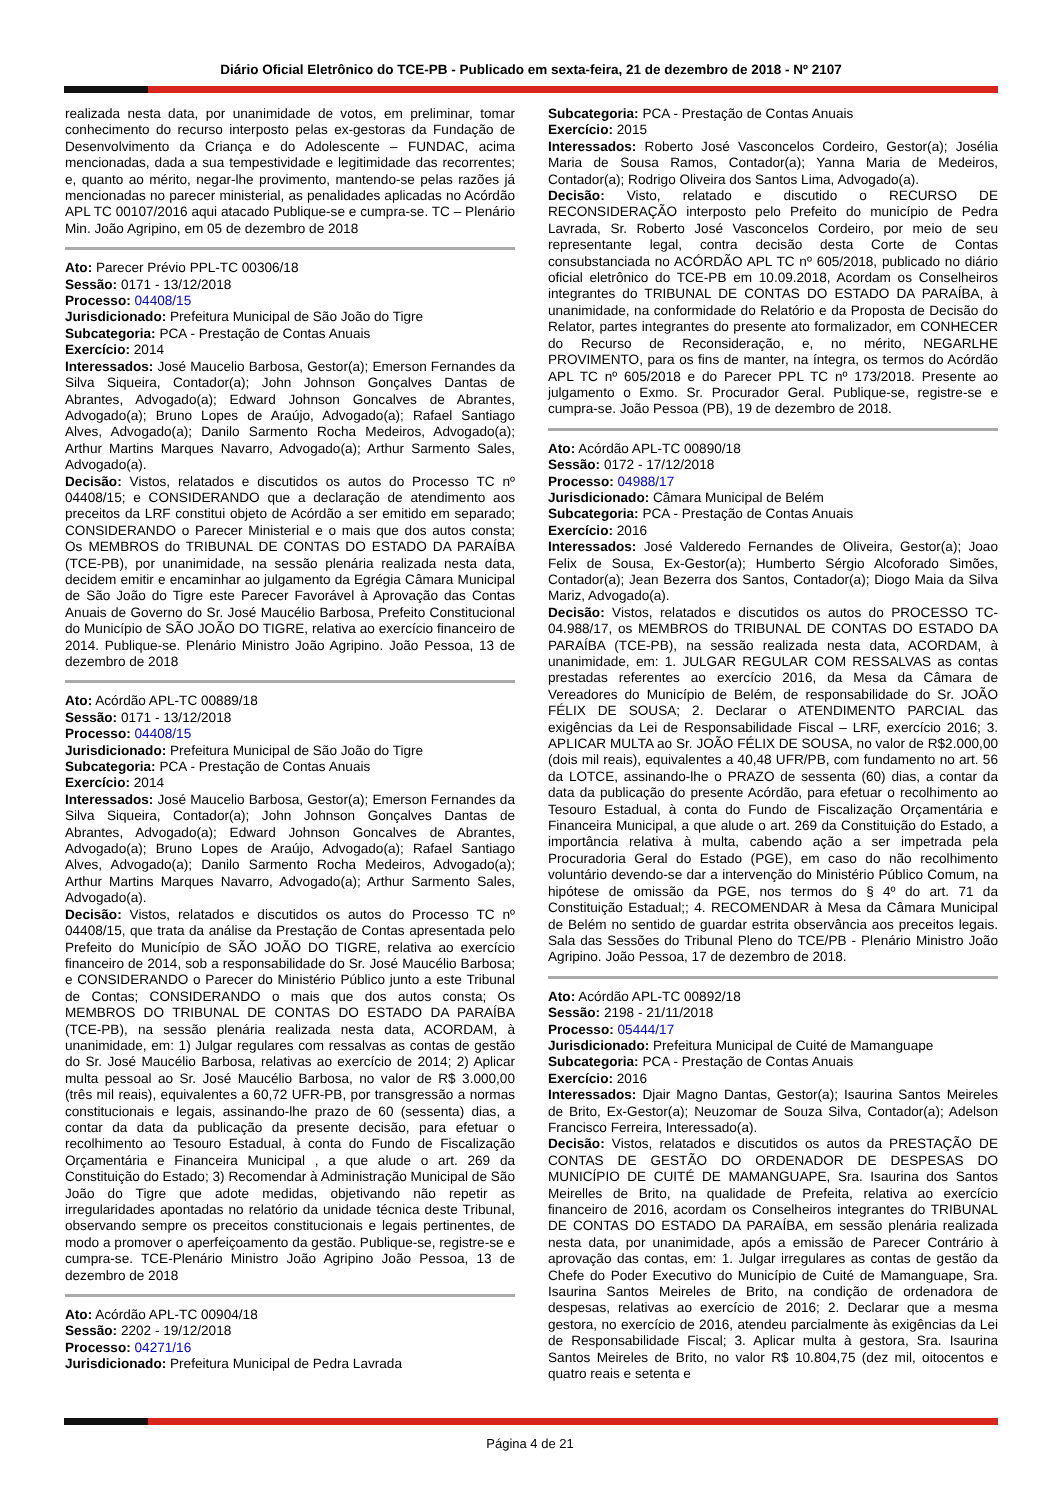Diário Oficial Eletrônico do TCE-PB - Publicado em sexta-feira, 21 de dezembro de 2018 - Nº 2107
realizada nesta data, por unanimidade de votos, em preliminar, tomar conhecimento do recurso interposto pelas ex-gestoras da Fundação de Desenvolvimento da Criança e do Adolescente – FUNDAC, acima mencionadas, dada a sua tempestividade e legitimidade das recorrentes; e, quanto ao mérito, negar-lhe provimento, mantendo-se pelas razões já mencionadas no parecer ministerial, as penalidades aplicadas no Acórdão APL TC 00107/2016 aqui atacado Publique-se e cumpra-se. TC – Plenário Min. João Agripino, em 05 de dezembro de 2018
Ato: Parecer Prévio PPL-TC 00306/18
Sessão: 0171 - 13/12/2018
Processo: 04408/15
Jurisdicionado: Prefeitura Municipal de São João do Tigre
Subcategoria: PCA - Prestação de Contas Anuais
Exercício: 2014
Interessados: José Maucelio Barbosa, Gestor(a); Emerson Fernandes da Silva Siqueira, Contador(a); John Johnson Gonçalves Dantas de Abrantes, Advogado(a); Edward Johnson Goncalves de Abrantes, Advogado(a); Bruno Lopes de Araújo, Advogado(a); Rafael Santiago Alves, Advogado(a); Danilo Sarmento Rocha Medeiros, Advogado(a); Arthur Martins Marques Navarro, Advogado(a); Arthur Sarmento Sales, Advogado(a).
Decisão: Vistos, relatados e discutidos os autos do Processo TC nº 04408/15; e CONSIDERANDO que a declaração de atendimento aos preceitos da LRF constitui objeto de Acórdão a ser emitido em separado; CONSIDERANDO o Parecer Ministerial e o mais que dos autos consta; Os MEMBROS do TRIBUNAL DE CONTAS DO ESTADO DA PARAÍBA (TCE-PB), por unanimidade, na sessão plenária realizada nesta data, decidem emitir e encaminhar ao julgamento da Egrégia Câmara Municipal de São João do Tigre este Parecer Favorável à Aprovação das Contas Anuais de Governo do Sr. José Maucélio Barbosa, Prefeito Constitucional do Município de SÃO JOÃO DO TIGRE, relativa ao exercício financeiro de 2014. Publique-se. Plenário Ministro João Agripino. João Pessoa, 13 de dezembro de 2018
Ato: Acórdão APL-TC 00889/18
Sessão: 0171 - 13/12/2018
Processo: 04408/15
Jurisdicionado: Prefeitura Municipal de São João do Tigre
Subcategoria: PCA - Prestação de Contas Anuais
Exercício: 2014
Interessados: José Maucelio Barbosa, Gestor(a); Emerson Fernandes da Silva Siqueira, Contador(a); John Johnson Gonçalves Dantas de Abrantes, Advogado(a); Edward Johnson Goncalves de Abrantes, Advogado(a); Bruno Lopes de Araújo, Advogado(a); Rafael Santiago Alves, Advogado(a); Danilo Sarmento Rocha Medeiros, Advogado(a); Arthur Martins Marques Navarro, Advogado(a); Arthur Sarmento Sales, Advogado(a).
Decisão: Vistos, relatados e discutidos os autos do Processo TC nº 04408/15, que trata da análise da Prestação de Contas apresentada pelo Prefeito do Município de SÃO JOÃO DO TIGRE, relativa ao exercício financeiro de 2014, sob a responsabilidade do Sr. José Maucélio Barbosa; e CONSIDERANDO o Parecer do Ministério Público junto a este Tribunal de Contas; CONSIDERANDO o mais que dos autos consta; Os MEMBROS DO TRIBUNAL DE CONTAS DO ESTADO DA PARAÍBA (TCE-PB), na sessão plenária realizada nesta data, ACORDAM, à unanimidade, em: 1) Julgar regulares com ressalvas as contas de gestão do Sr. José Maucélio Barbosa, relativas ao exercício de 2014; 2) Aplicar multa pessoal ao Sr. José Maucélio Barbosa, no valor de R$ 3.000,00 (três mil reais), equivalentes a 60,72 UFR-PB, por transgressão a normas constitucionais e legais, assinando-lhe prazo de 60 (sessenta) dias, a contar da data da publicação da presente decisão, para efetuar o recolhimento ao Tesouro Estadual, à conta do Fundo de Fiscalização Orçamentária e Financeira Municipal , a que alude o art. 269 da Constituição do Estado; 3) Recomendar à Administração Municipal de São João do Tigre que adote medidas, objetivando não repetir as irregularidades apontadas no relatório da unidade técnica deste Tribunal, observando sempre os preceitos constitucionais e legais pertinentes, de modo a promover o aperfeiçoamento da gestão. Publique-se, registre-se e cumpra-se. TCE-Plenário Ministro João Agripino João Pessoa, 13 de dezembro de 2018
Ato: Acórdão APL-TC 00904/18
Sessão: 2202 - 19/12/2018
Processo: 04271/16
Jurisdicionado: Prefeitura Municipal de Pedra Lavrada
Subcategoria: PCA - Prestação de Contas Anuais
Exercício: 2015
Interessados: Roberto José Vasconcelos Cordeiro, Gestor(a); Josélia Maria de Sousa Ramos, Contador(a); Yanna Maria de Medeiros, Contador(a); Rodrigo Oliveira dos Santos Lima, Advogado(a).
Decisão: Visto, relatado e discutido o RECURSO DE RECONSIDERAÇÃO interposto pelo Prefeito do município de Pedra Lavrada, Sr. Roberto José Vasconcelos Cordeiro, por meio de seu representante legal, contra decisão desta Corte de Contas consubstanciada no ACÓRDÃO APL TC nº 605/2018, publicado no diário oficial eletrônico do TCE-PB em 10.09.2018, Acordam os Conselheiros integrantes do TRIBUNAL DE CONTAS DO ESTADO DA PARAÍBA, à unanimidade, na conformidade do Relatório e da Proposta de Decisão do Relator, partes integrantes do presente ato formalizador, em CONHECER do Recurso de Reconsideração, e, no mérito, NEGARLHE PROVIMENTO, para os fins de manter, na íntegra, os termos do Acórdão APL TC nº 605/2018 e do Parecer PPL TC nº 173/2018. Presente ao julgamento o Exmo. Sr. Procurador Geral. Publique-se, registre-se e cumpra-se. João Pessoa (PB), 19 de dezembro de 2018.
Ato: Acórdão APL-TC 00890/18
Sessão: 0172 - 17/12/2018
Processo: 04988/17
Jurisdicionado: Câmara Municipal de Belém
Subcategoria: PCA - Prestação de Contas Anuais
Exercício: 2016
Interessados: José Valderedo Fernandes de Oliveira, Gestor(a); Joao Felix de Sousa, Ex-Gestor(a); Humberto Sérgio Alcoforado Simões, Contador(a); Jean Bezerra dos Santos, Contador(a); Diogo Maia da Silva Mariz, Advogado(a).
Decisão: Vistos, relatados e discutidos os autos do PROCESSO TC-04.988/17, os MEMBROS do TRIBUNAL DE CONTAS DO ESTADO DA PARAÍBA (TCE-PB), na sessão realizada nesta data, ACORDAM, à unanimidade, em: 1. JULGAR REGULAR COM RESSALVAS as contas prestadas referentes ao exercício 2016, da Mesa da Câmara de Vereadores do Município de Belém, de responsabilidade do Sr. JOÃO FÉLIX DE SOUSA; 2. Declarar o ATENDIMENTO PARCIAL das exigências da Lei de Responsabilidade Fiscal – LRF, exercício 2016; 3. APLICAR MULTA ao Sr. JOÃO FÉLIX DE SOUSA, no valor de R$2.000,00 (dois mil reais), equivalentes a 40,48 UFR/PB, com fundamento no art. 56 da LOTCE, assinando-lhe o PRAZO de sessenta (60) dias, a contar da data da publicação do presente Acórdão, para efetuar o recolhimento ao Tesouro Estadual, à conta do Fundo de Fiscalização Orçamentária e Financeira Municipal, a que alude o art. 269 da Constituição do Estado, a importância relativa à multa, cabendo ação a ser impetrada pela Procuradoria Geral do Estado (PGE), em caso do não recolhimento voluntário devendo-se dar a intervenção do Ministério Público Comum, na hipótese de omissão da PGE, nos termos do § 4º do art. 71 da Constituição Estadual;; 4. RECOMENDAR à Mesa da Câmara Municipal de Belém no sentido de guardar estrita observância aos preceitos legais. Sala das Sessões do Tribunal Pleno do TCE/PB - Plenário Ministro João Agripino. João Pessoa, 17 de dezembro de 2018.
Ato: Acórdão APL-TC 00892/18
Sessão: 2198 - 21/11/2018
Processo: 05444/17
Jurisdicionado: Prefeitura Municipal de Cuité de Mamanguape
Subcategoria: PCA - Prestação de Contas Anuais
Exercício: 2016
Interessados: Djair Magno Dantas, Gestor(a); Isaurina Santos Meireles de Brito, Ex-Gestor(a); Neuzomar de Souza Silva, Contador(a); Adelson Francisco Ferreira, Interessado(a).
Decisão: Vistos, relatados e discutidos os autos da PRESTAÇÃO DE CONTAS DE GESTÃO DO ORDENADOR DE DESPESAS DO MUNICÍPIO DE CUITÉ DE MAMANGUAPE, Sra. Isaurina dos Santos Meirelles de Brito, na qualidade de Prefeita, relativa ao exercício financeiro de 2016, acordam os Conselheiros integrantes do TRIBUNAL DE CONTAS DO ESTADO DA PARAÍBA, em sessão plenária realizada nesta data, por unanimidade, após a emissão de Parecer Contrário à aprovação das contas, em: 1. Julgar irregulares as contas de gestão da Chefe do Poder Executivo do Município de Cuité de Mamanguape, Sra. Isaurina Santos Meireles de Brito, na condição de ordenadora de despesas, relativas ao exercício de 2016; 2. Declarar que a mesma gestora, no exercício de 2016, atendeu parcialmente às exigências da Lei de Responsabilidade Fiscal; 3. Aplicar multa à gestora, Sra. Isaurina Santos Meireles de Brito, no valor R$ 10.804,75 (dez mil, oitocentos e quatro reais e setenta e
Página 4 de 21